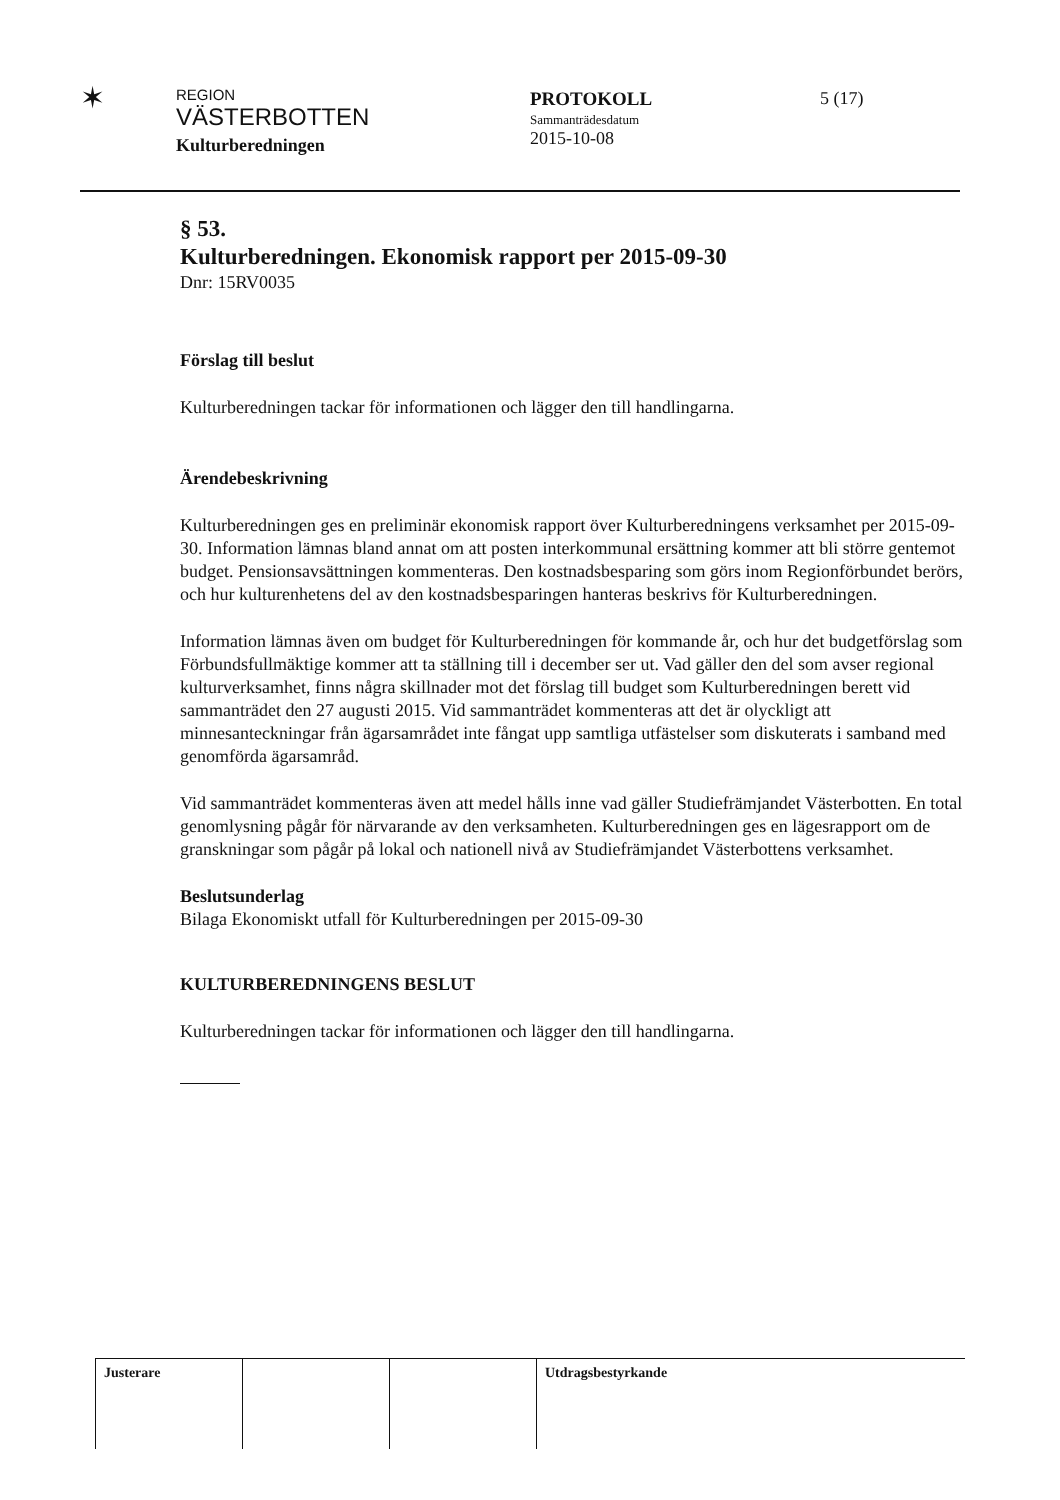✶
REGION
VÄSTERBOTTEN
Kulturberedningen
PROTOKOLL
Sammanträdesdatum
2015-10-08
5 (17)
§ 53.
Kulturberedningen. Ekonomisk rapport per 2015-09-30
Dnr: 15RV0035
Förslag till beslut
Kulturberedningen tackar för informationen och lägger den till handlingarna.
Ärendebeskrivning
Kulturberedningen ges en preliminär ekonomisk rapport över Kulturberedningens verksamhet per 2015-09-30. Information lämnas bland annat om att posten interkommunal ersättning kommer att bli större gentemot budget. Pensionsavsättningen kommenteras. Den kostnadsbesparing som görs inom Regionförbundet berörs, och hur kulturenhetens del av den kostnadsbesparingen hanteras beskrivs för Kulturberedningen.
Information lämnas även om budget för Kulturberedningen för kommande år, och hur det budgetförslag som Förbundsfullmäktige kommer att ta ställning till i december ser ut. Vad gäller den del som avser regional kulturverksamhet, finns några skillnader mot det förslag till budget som Kulturberedningen berett vid sammanträdet den 27 augusti 2015. Vid sammanträdet kommenteras att det är olyckligt att minnesanteckningar från ägarsamrådet inte fångat upp samtliga utfästelser som diskuterats i samband med genomförda ägarsamråd.
Vid sammanträdet kommenteras även att medel hålls inne vad gäller Studiefrämjandet Västerbotten. En total genomlysning pågår för närvarande av den verksamheten. Kulturberedningen ges en lägesrapport om de granskningar som pågår på lokal och nationell nivå av Studiefrämjandet Västerbottens verksamhet.
Beslutsunderlag
Bilaga Ekonomiskt utfall för Kulturberedningen per 2015-09-30
KULTURBEREDNINGENS BESLUT
Kulturberedningen tackar för informationen och lägger den till handlingarna.
Justerare Utdragsbestyrkande